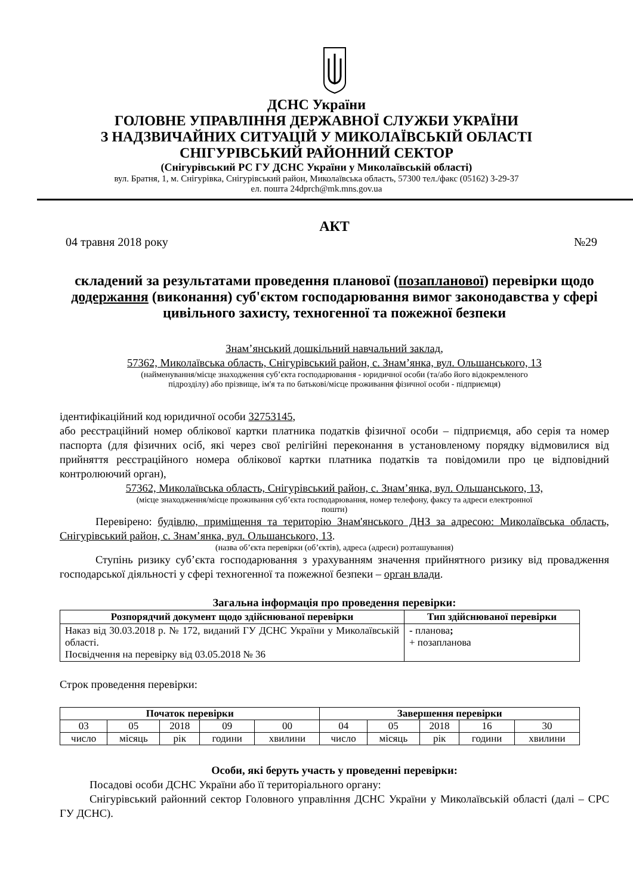ДСНС України
ГОЛОВНЕ УПРАВЛІННЯ ДЕРЖАВНОЇ СЛУЖБИ УКРАЇНИ
З НАДЗВИЧАЙНИХ СИТУАЦІЙ У МИКОЛАЇВСЬКІЙ ОБЛАСТІ
СНІГУРІВСЬКИЙ РАЙОННИЙ СЕКТОР
(Снігурівський РС ГУ ДСНС України у Миколаївській області)
вул. Братня, 1, м. Снігурівка, Снігурівський район, Миколаївська область, 57300 тел./факс (05162) 3-29-37
ел. пошта 24dprch@mk.mns.gov.ua
АКТ
04 травня 2018 року №29
складений за результатами проведення планової (позапланової) перевірки щодо додержання (виконання) суб'єктом господарювання вимог законодавства у сфері цивільного захисту, техногенної та пожежної безпеки
Знам’янський дошкільний навчальний заклад,
57362, Миколаївська область, Снігурівський район, с. Знам’янка, вул. Ольшанського, 13
(найменування/місце знаходження суб’єкта господарювання - юридичної особи (та/або його відокремленого
підрозділу) або прізвище, ім'я та по батькові/місце проживання фізичної особи - підприємця)
ідентифікаційний код юридичної особи 32753145,
або реєстраційний номер облікової картки платника податків фізичної особи – підприємця, або серія та номер паспорта (для фізичних осіб, які через свої релігійні переконання в установленому порядку відмовилися від прийняття реєстраційного номера облікової картки платника податків та повідомили про це відповідний контролюючий орган),
57362, Миколаївська область, Снігурівський район, с. Знам’янка, вул. Ольшанського, 13,
(місце знаходження/місце проживання суб’єкта господарювання, номер телефону, факсу та адреси електронної
пошти)
Перевірено: будівлю, приміщення та територію Знам'янського ДНЗ за адресою: Миколаївська область, Снігурівський район, с. Знам’янка, вул. Ольшанського, 13.
(назва об’єкта перевірки (об’єктів), адреса (адреси) розташування)
Ступінь ризику суб’єкта господарювання з урахуванням значення прийнятного ризику від провадження господарської діяльності у сфері техногенної та пожежної безпеки – орган влади.
Загальна інформація про проведення перевірки:
| Розпорядчий документ щодо здійснюваної перевірки | Тип здійснюваної перевірки |
| --- | --- |
| Наказ від 30.03.2018 р. № 172, виданий ГУ ДСНС України у Миколаївській області. Посвідчення на перевірку від 03.05.2018 № 36 | - планова ; + позапланова |
Строк проведення перевірки:
| Початок перевірки | | | | | Завершення перевірки | | | | |
| --- | --- | --- | --- | --- | --- | --- | --- | --- | --- |
| 03 | 05 | 2018 | 09 | 00 | 04 | 05 | 2018 | 16 | 30 |
| число | місяць | рік | години | хвилини | число | місяць | рік | години | хвилини |
Особи, які беруть участь у проведенні перевірки:
Посадові особи ДСНС України або її територіального органу:
Снігурівський районний сектор Головного управління ДСНС України у Миколаївській області (далі – СРС ГУ ДСНС).